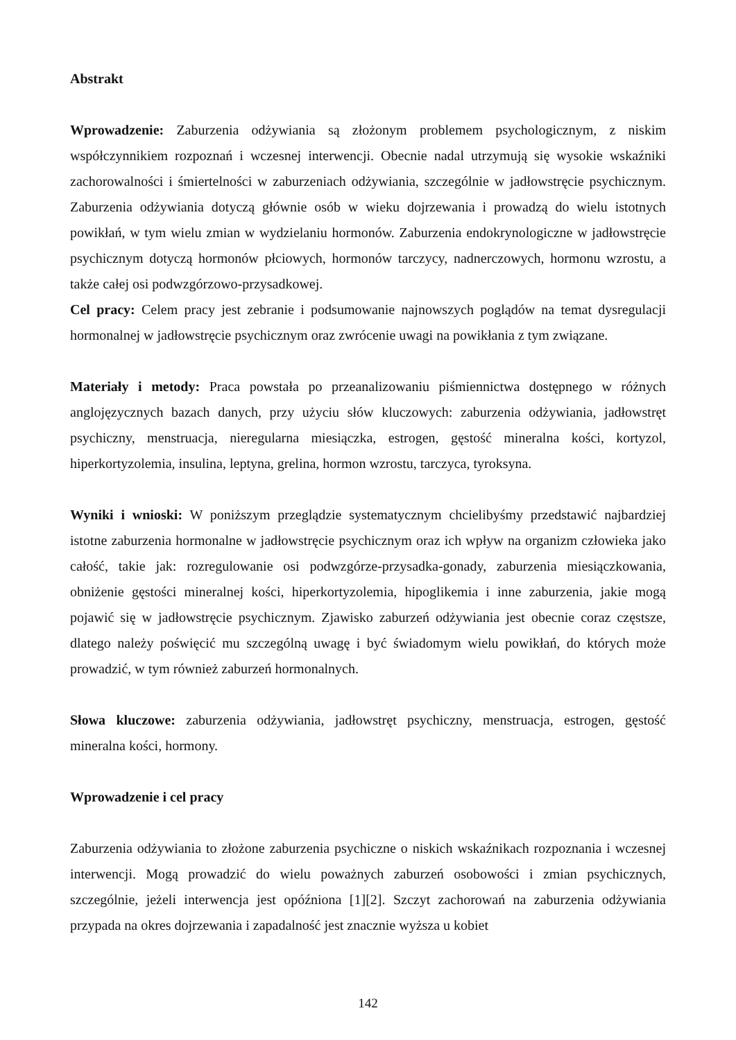Abstrakt
Wprowadzenie: Zaburzenia odżywiania są złożonym problemem psychologicznym, z niskim współczynnikiem rozpoznań i wczesnej interwencji. Obecnie nadal utrzymują się wysokie wskaźniki zachorowalności i śmiertelności w zaburzeniach odżywiania, szczególnie w jadłowstręcie psychicznym. Zaburzenia odżywiania dotyczą głównie osób w wieku dojrzewania i prowadzą do wielu istotnych powikłań, w tym wielu zmian w wydzielaniu hormonów. Zaburzenia endokrynologiczne w jadłowstręcie psychicznym dotyczą hormonów płciowych, hormonów tarczycy, nadnerczowych, hormonu wzrostu, a także całej osi podwzgórzowo-przysadkowej.
Cel pracy: Celem pracy jest zebranie i podsumowanie najnowszych poglądów na temat dysregulacji hormonalnej w jadłowstręcie psychicznym oraz zwrócenie uwagi na powikłania z tym związane.
Materiały i metody: Praca powstała po przeanalizowaniu piśmiennictwa dostępnego w różnych anglojęzycznych bazach danych, przy użyciu słów kluczowych: zaburzenia odżywiania, jadłowstręt psychiczny, menstruacja, nieregularna miesiączka, estrogen, gęstość mineralna kości, kortyzol, hiperkortyzolemia, insulina, leptyna, grelina, hormon wzrostu, tarczyca, tyroksyna.
Wyniki i wnioski: W poniższym przeglądzie systematycznym chcielibyśmy przedstawić najbardziej istotne zaburzenia hormonalne w jadłowstręcie psychicznym oraz ich wpływ na organizm człowieka jako całość, takie jak: rozregulowanie osi podwzgórze-przysadka-gonady, zaburzenia miesiączkowania, obniżenie gęstości mineralnej kości, hiperkortyzolemia, hipoglikemia i inne zaburzenia, jakie mogą pojawić się w jadłowstręcie psychicznym. Zjawisko zaburzeń odżywiania jest obecnie coraz częstsze, dlatego należy poświęcić mu szczególną uwagę i być świadomym wielu powikłań, do których może prowadzić, w tym również zaburzeń hormonalnych.
Słowa kluczowe: zaburzenia odżywiania, jadłowstręt psychiczny, menstruacja, estrogen, gęstość mineralna kości, hormony.
Wprowadzenie i cel pracy
Zaburzenia odżywiania to złożone zaburzenia psychiczne o niskich wskaźnikach rozpoznania i wczesnej interwencji. Mogą prowadzić do wielu poważnych zaburzeń osobowości i zmian psychicznych, szczególnie, jeżeli interwencja jest opóźniona [1][2]. Szczyt zachorowań na zaburzenia odżywiania przypada na okres dojrzewania i zapadalność jest znacznie wyższa u kobiet
142